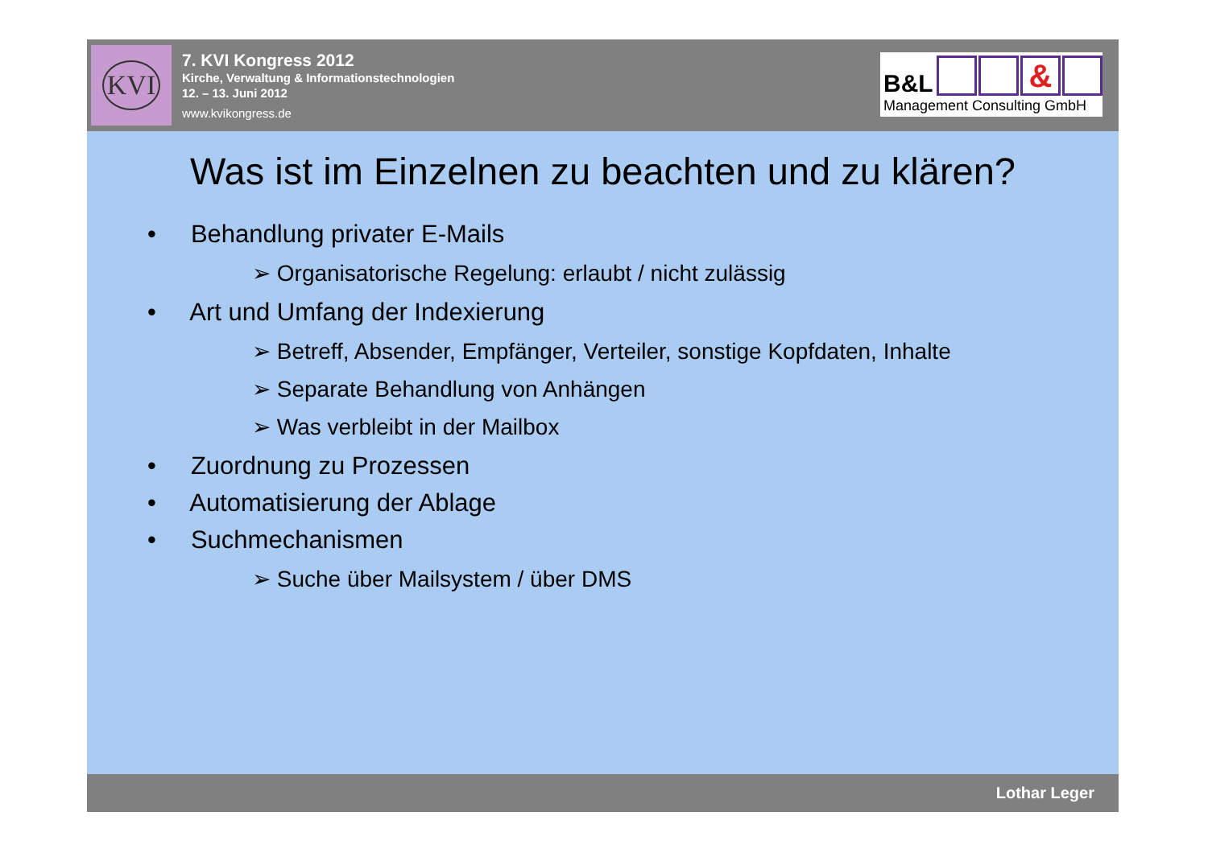KVI
7. KVI Kongress 2012
Kirche, Verwaltung & Informationstechnologien
12. – 13. Juni 2012
www.kvikongress.de
B&L &
Management Consulting GmbH
Was ist im Einzelnen zu beachten und zu klären?
• Behandlung privater E-Mails
➢ Organisatorische Regelung: erlaubt / nicht zulässig
• Art und Umfang der Indexierung
➢ Betreff, Absender, Empfänger, Verteiler, sonstige Kopfdaten, Inhalte
➢ Separate Behandlung von Anhängen
➢ Was verbleibt in der Mailbox
• Zuordnung zu Prozessen
• Automatisierung der Ablage
• Suchmechanismen
➢ Suche über Mailsystem / über DMS
Lothar Leger